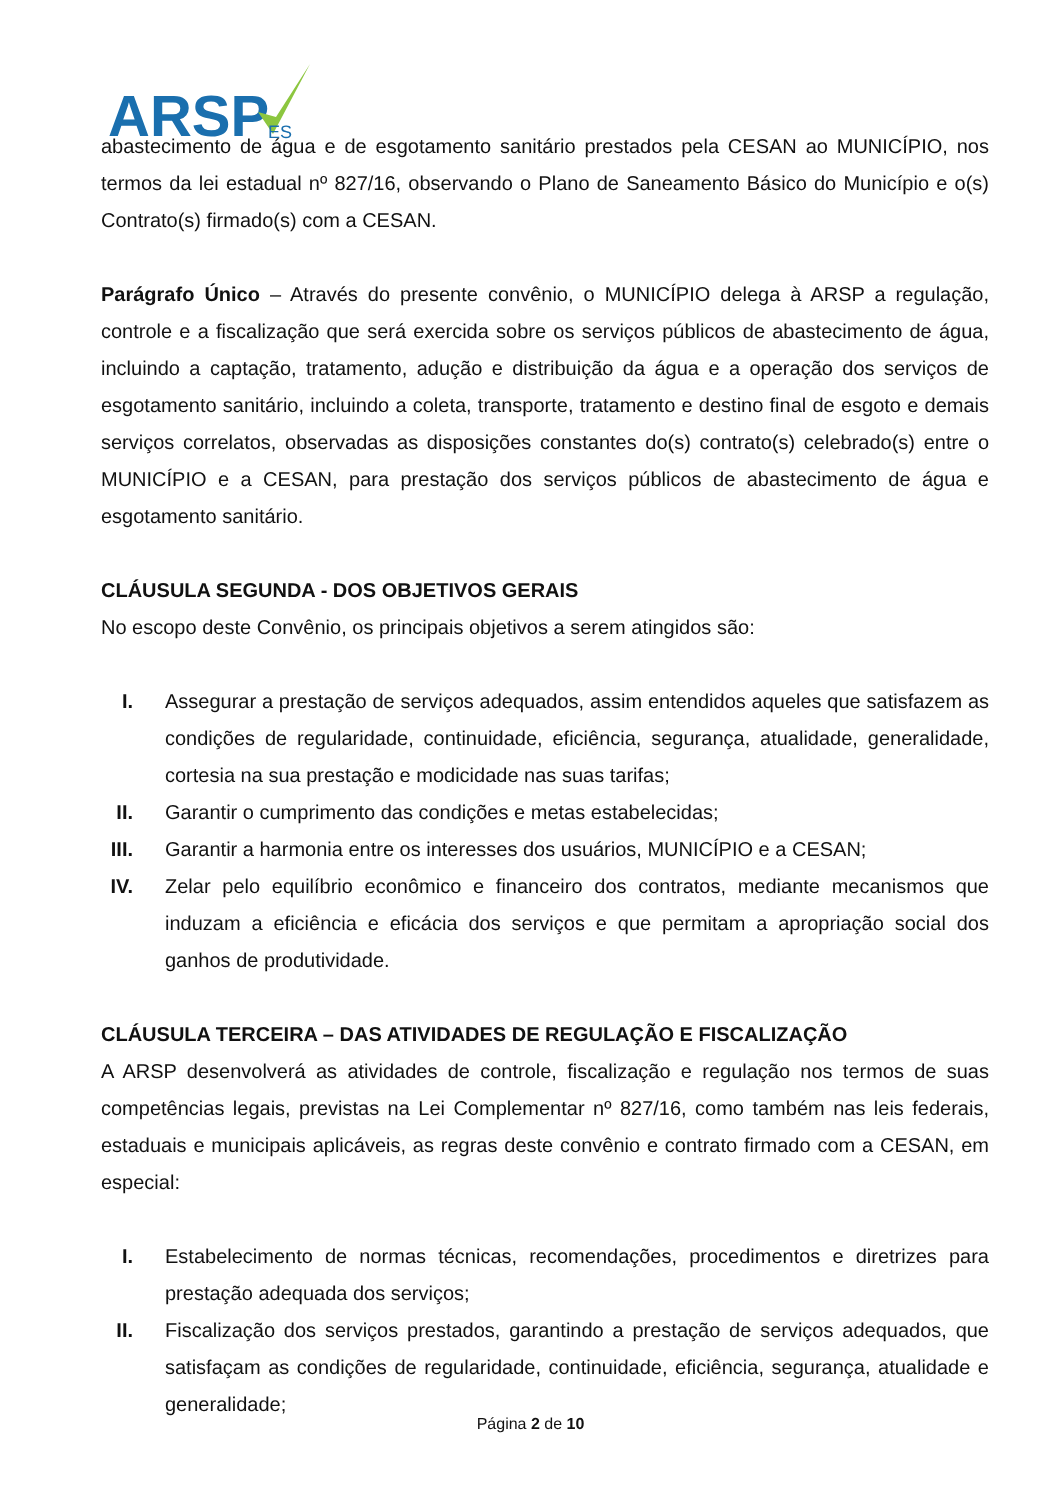ARSP
ES
abastecimento de água e de esgotamento sanitário prestados pela CESAN ao MUNICÍPIO, nos termos da lei estadual nº 827/16, observando o Plano de Saneamento Básico do Município e o(s) Contrato(s) firmado(s) com a CESAN.
Parágrafo Único – Através do presente convênio, o MUNICÍPIO delega à ARSP a regulação, controle e a fiscalização que será exercida sobre os serviços públicos de abastecimento de água, incluindo a captação, tratamento, adução e distribuição da água e a operação dos serviços de esgotamento sanitário, incluindo a coleta, transporte, tratamento e destino final de esgoto e demais serviços correlatos, observadas as disposições constantes do(s) contrato(s) celebrado(s) entre o MUNICÍPIO e a CESAN, para prestação dos serviços públicos de abastecimento de água e esgotamento sanitário.
CLÁUSULA SEGUNDA - DOS OBJETIVOS GERAIS
No escopo deste Convênio, os principais objetivos a serem atingidos são:
I. Assegurar a prestação de serviços adequados, assim entendidos aqueles que satisfazem as condições de regularidade, continuidade, eficiência, segurança, atualidade, generalidade, cortesia na sua prestação e modicidade nas suas tarifas;
II. Garantir o cumprimento das condições e metas estabelecidas;
III. Garantir a harmonia entre os interesses dos usuários, MUNICÍPIO e a CESAN;
IV. Zelar pelo equilíbrio econômico e financeiro dos contratos, mediante mecanismos que induzam a eficiência e eficácia dos serviços e que permitam a apropriação social dos ganhos de produtividade.
CLÁUSULA TERCEIRA – DAS ATIVIDADES DE REGULAÇÃO E FISCALIZAÇÃO
A ARSP desenvolverá as atividades de controle, fiscalização e regulação nos termos de suas competências legais, previstas na Lei Complementar nº 827/16, como também nas leis federais, estaduais e municipais aplicáveis, as regras deste convênio e contrato firmado com a CESAN, em especial:
I. Estabelecimento de normas técnicas, recomendações, procedimentos e diretrizes para prestação adequada dos serviços;
II. Fiscalização dos serviços prestados, garantindo a prestação de serviços adequados, que satisfaçam as condições de regularidade, continuidade, eficiência, segurança, atualidade e generalidade;
Página 2 de 10